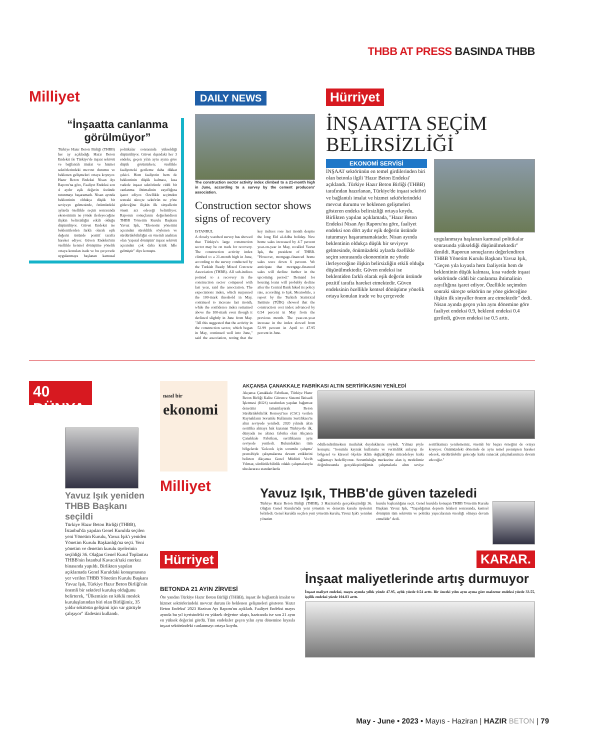THBB AT PRESS BASINDA THBB
Milliyet
“İnşaatta canlanma görülmüyor”
Türkiye Hazır Beton Birliği (THBB) her ay açıkladığı Hazır Beton Endeksi ile Türkiye'de inşaat sektörü ve bağlantılı imalat ve hizmet sektörlerindeki mevcut durumu ve beklenen gelişmeleri ortaya koyuyor. Hazır Beton Endeksi Nisan Ayı Raporu'na göre, Faaliyet Endeksi son 4 aydır eşik değerin üstünde tutunmayı başaramadı. Nisan ayında beklentinin oldukça düşük bir seviyeye gelmesinde, önümüzdeki aylarda özellikle seçim sonrasında ekonominin ne yönde ilerleyeceğine ilişkin belirsizliğin etkili olduğu düşünülüyor. Güven Endeksi ise beklentilerden farklı olarak eşik değerin üstünde pozitif tarafta hareket ediyor. Güven Endeksi'nin özellikle kentsel dönüşüme yönelik ortaya konulan irade ve bu çerçevede uygulanmaya başlanan kamusal politikalar sonrasında yükseldiği düşünülüyor. Güven dışındaki her 3 endeks, geçen yılın aynı ayına göre düşük görünürken; özellikle faaliyetteki gerileme daha dikkat çekici. Hem faaliyetin hem de beklentinin düşük kalması, kısa vadede inşaat sektöründe ciddi bir canlanma ihtimalinin zayıflığına işaret ediyor. Özellikle seçimden sonraki süreçte sektörün ne yöne gideceğine ilişkin ilk sinyallerin önem arz edeceği belirtiliyor. Raporun sonuçlarını değerlendiren THBB Yönetim Kurulu Başkanı Yavuz Işık, "Ekonomi yönetimi açısından süreklilik söylenen ve sürdürülebilirliğin en önemli anahtarı olan 'yapısal dönüşüm' inşaat sektörü açısından çok daha kritik hâle gelmiştir" diye konuştu.
DAILY NEWS
The construction sector activity index climbed to a 21-month high in June, according to a survey by the cement producers' association.
Construction sector shows signs of recovery
ISTANBUL
A closely watched survey has showed that Türkiye's large construction sector may be on track for recovery. The construction activity index climbed to a 21-month high in June, according to the survey conducted by the Turkish Ready Mixed Concrete Association (THBB). All sub-indices pointed to a recovery in the construction sector compared with last year, said the association. The expectations index, which surpassed the 100-mark threshold in May, continued to increase last month, while the confidence index remained above the 100-mark even though it declined slightly in June from May. "All this suggested that the activity in the construction sector, which began in May, continued well into June," said the association, noting that the key indices rose last month despite the long Eid al-Adha holiday. New home sales increased by 4.7 percent year-on-year in May, recalled Yavuz Işık, the president of THBB. "However, mortgage-financed home sales were down 6 percent. We anticipate that mortgage-financed sales will decline further in the upcoming period." Demand for housing loans will probably decline after the Central Bank hiked its policy rate, according to Işık. Meanwhile, a report by the Turkish Statistical Institute (TÜİK) showed that the construction cost index advanced by 0.54 percent in May from the previous month. The year-on-year increase in the index slowed from 52.99 percent in April to 47.95 percent in June.
Hürriyet
İNŞAATTA SEÇİM BELİRSİZLİĞİ
EKONOMİ SERVİSİ
İNŞAAT sektörünün en temel girdilerinden biri olan betonla ilgili 'Hazır Beton Endeksi' açıklandı. Türkiye Hazır Beton Birliği (THBB) tarafından hazırlanan, Türkiye'de inşaat sektörü ve bağlantılı imalat ve hizmet sektörlerindeki mevcut durumu ve beklenen gelişmeleri gösteren endeks belirsizliği ortaya koydu. Birlikten yapılan açıklamada, "Hazır Beton Endeksi Nisan Ayı Raporu'na göre, faaliyet endeksi son dört aydır eşik değerin üstünde tutunmayı başaramamaktadır. Nisan ayında beklentinin oldukça düşük bir seviyeye gelmesinde, önümüzdeki aylarda özellikle seçim sonrasında ekonominin ne yönde ilerleyeceğine ilişkin belirsizliğin etkili olduğu düşünülmektedir. Güven endeksi ise beklentiden farklı olarak eşik değerin üstünde pozitif tarafta hareket etmektedir. Güven endeksinin özellikle kentsel dönüşüme yönelik ortaya konulan irade ve bu çerçevede
uygulanmaya başlanan kamusal politikalar sonrasında yükseldiği düşünülmektedir" denildi. Raporun sonuçlarını değerlendiren THBB Yönetim Kurulu Başkanı Yavuz Işık, "Geçen yıla kıyasla hem faaliyetin hem de beklentinin düşük kalması, kısa vadede inşaat sektöründe ciddi bir canlanma ihtimalinin zayıflığına işaret ediyor. Özellikle seçimden sonraki süreçte sektörün ne yöne gideceğine ilişkin ilk sinyaller önem arz etmektedir" dedi. Nisan ayında geçen yılın aynı dönemine göre faaliyet endeksi 0.9, beklenti endeksi 0.4 geriledi, güven endeksi ise 0.5 arttı.
40 DÜNYA
Yavuz Işık yeniden THBB Başkanı seçildi
Türkiye Hazır Beton Birliği (THBB), İstanbul'da yapılan Genel Kurulda seçilen yeni Yönetim Kurulu, Yavuz Işık'ı yeniden Yönetim Kurulu Başkanlığı'na seçti. Yeni yönetim ve denetim kurulu üyelerinin seçildiği 36. Olağan Genel Kurul Toplantısı THBB'nin İstanbul Kavacık'taki merkez binasında yapıldı. Birlikten yapılan açıklamada Genel Kuruldaki konuşmasına yer verilen THBB Yönetim Kurulu Başkanı Yavuz Işık, Türkiye Hazır Beton Birliği'nin önemli bir sektörel kuruluş olduğunu belirterek, "Ülkemizin en köklü meslek kuruluşlarından biri olan Birliğimiz, 35 yıldır sektörün gelişimi için var gücüyle çalışıyor" ifadesini kullandı.
nasıl bir
ekonomi
AKÇANSA ÇANAKKALE FABRİKASI ALTIN SERTİFİKASINI YENİLEDİ
Akçansa Çanakkale Fabrikası, Türkiye Hazır Beton Birliği Kalite Güvence Sistemi İktisadi İşletmesi (KGS) tarafından yapılan bağımsız denetimi tamamlayarak Beton Sürdürülebilirlik Konseyi'nce (CSC) verilen Kaynakların Sorumlu Kullanımı Sertifikası'nı altın seviyede yeniledi. 2020 yılında altın sertifika almaya hak kazanan Türkiye'de ilk, dünyada ise altıncı fabrika olan Akçansa Çanakkale Fabrikası, sertifikasını aynı seviyede yeniledi. Bulundukları tüm bölgelerde 'Gelecek için sorumlu çalışma' prensibiyle çalışmalarına devam ettiklerini belirten Akçansa Genel Müdürü Vecih Yılmaz, sürdürülebilirlik odaklı çalışmalarıyla uluslararası standartlarda
ödüllendirilmekten mutluluk duyduklarını söyledi. Yılmaz şöyle konuştu: "Sorumlu kaynak kullanımı ve verimlilik anlayışı ile bölgesel ve küresel ölçekte iklim değişikliğiyle mücadeleye katkı sağlamayı hedefliyoruz. Sorumluluğu merkezine alan iş modelimiz doğrultusunda gerçekleştirdiğimiz çalışmalarla altın seviye sertifikamızı yenilememiz, önemli bir başarı örneğini de ortaya koyuyor. Önümüzdeki dönemde de aynı temel prensipten hareket ederek, sürdürülebilir geleceğe katkı sunacak çalışmalarımıza devam edeceğiz."
Milliyet
Yavuz Işık, THBB'de güven tazeledi
Türkiye Hazır Beton Birliği (THBB), 3 Haziran'da gerçekleştirdiği 36. Olağan Genel Kurulu'nda yeni yönetim ve denetim kurulu üyelerini belirledi. Genel kurulda seçilen yeni yönetim kurulu, Yavuz Işık'ı yeniden yönetim
kurulu başkanlığına seçti. Genel kurulda konuşan THBB Yönetim Kurulu Başkanı Yavuz Işık, "Yaşadığımız deprem felaketi sonrasında, kentsel dönüşüm tüm sektörün ve politika yapıcılarının önceliği olmaya devam etmelidir" dedi.
Hürriyet
BETONDA 21 AYIN ZİRVESİ
Öte yandan Türkiye Hazır Beton Birliği (THBB), inşaat ile bağlantılı imalat ve hizmet sektörlerindeki mevcut durum ile beklenen gelişmeleri gösteren 'Hazır Beton Endeksi' 2023 Haziran Ayı Raporu'nu açıkladı. Faaliyet Endeksi mayıs ayında bu yıl içerisindeki en yüksek değerine ulaştı, haziranda ise son 21 ayın en yüksek değerini gördü. Tüm endeksler geçen yılın aynı dönemine kıyasla inşaat sektöründeki canlanmayı ortaya koydu.
KARAR.
İnşaat maliyetlerinde artış durmuyor
İnşaat maliyet endeksi, mayıs ayında yıllık yüzde 47.95, aylık yüzde 0.54 arttı. Bir önceki yılın aynı ayına göre malzeme endeksi yüzde 33.55, işçilik endeksi yüzde 104.83 arttı.
May - June • 2023 • Mayıs - Haziran | HAZIR BETON | 79